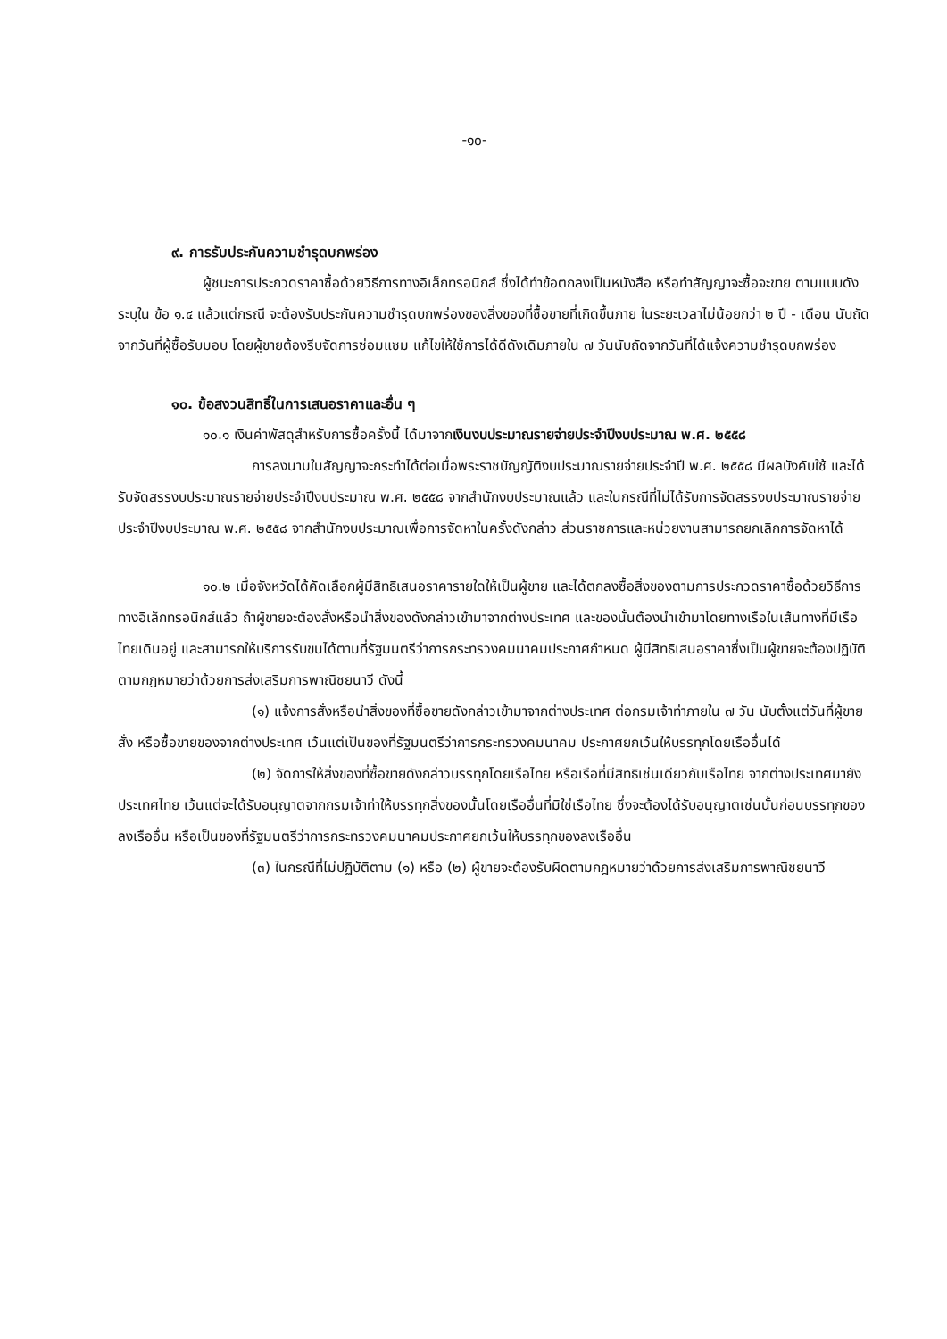-๑๐-
๙. การรับประกันความชำรุดบกพร่อง
ผู้ชนะการประกวดราคาซื้อด้วยวิธีการทางอิเล็กทรอนิกส์ ซึ่งได้ทำข้อตกลงเป็นหนังสือ หรือทำสัญญาจะซื้อจะขาย ตามแบบดังระบุใน ข้อ ๑.๔ แล้วแต่กรณี จะต้องรับประกันความชำรุดบกพร่องของสิ่งของที่ซื้อขายที่เกิดขึ้นภาย ในระยะเวลาไม่น้อยกว่า ๒ ปี - เดือน นับถัดจากวันที่ผู้ซื้อรับมอบ โดยผู้ขายต้องรีบจัดการซ่อมแซม แก้ไขให้ใช้การได้ดีดังเดิมภายใน ๗ วันนับถัดจากวันที่ได้แจ้งความชำรุดบกพร่อง
๑๐. ข้อสงวนสิทธิ์ในการเสนอราคาและอื่น ๆ
๑๐.๑ เงินค่าพัสดุสำหรับการซื้อครั้งนี้ ได้มาจากเงินงบประมาณรายจ่ายประจำปีงบประมาณ พ.ศ. ๒๕๕๘
การลงนามในสัญญาจะกระทำได้ต่อเมื่อพระราชบัญญัติงบประมาณรายจ่ายประจำปี พ.ศ. ๒๕๕๘ มีผลบังคับใช้ และได้รับจัดสรรงบประมาณรายจ่ายประจำปีงบประมาณ พ.ศ. ๒๕๕๘ จากสำนักงบประมาณแล้ว และในกรณีที่ไม่ได้รับการจัดสรรงบประมาณรายจ่ายประจำปีงบประมาณ พ.ศ. ๒๕๕๘ จากสำนักงบประมาณเพื่อการจัดหาในครั้งดังกล่าว ส่วนราชการและหน่วยงานสามารถยกเลิกการจัดหาได้
๑๐.๒ เมื่อจังหวัดได้คัดเลือกผู้มีสิทธิเสนอราคารายใดให้เป็นผู้ขาย และได้ตกลงซื้อสิ่งของตามการประกวดราคาซื้อด้วยวิธีการทางอิเล็กทรอนิกส์แล้ว ถ้าผู้ขายจะต้องสั่งหรือนำสิ่งของดังกล่าวเข้ามาจากต่างประเทศ และของนั้นต้องนำเข้ามาโดยทางเรือในเส้นทางที่มีเรือไทยเดินอยู่ และสามารถให้บริการรับขนได้ตามที่รัฐมนตรีว่าการกระทรวงคมนาคมประกาศกำหนด ผู้มีสิทธิเสนอราคาซึ่งเป็นผู้ขายจะต้องปฏิบัติตามกฎหมายว่าด้วยการส่งเสริมการพาณิชยนาวี ดังนี้
(๑) แจ้งการสั่งหรือนำสิ่งของที่ซื้อขายดังกล่าวเข้ามาจากต่างประเทศ ต่อกรมเจ้าท่าภายใน ๗ วัน นับตั้งแต่วันที่ผู้ขายสั่ง หรือซื้อขายของจากต่างประเทศ เว้นแต่เป็นของที่รัฐมนตรีว่าการกระทรวงคมนาคม ประกาศยกเว้นให้บรรทุกโดยเรืออื่นได้
(๒) จัดการให้สิ่งของที่ซื้อขายดังกล่าวบรรทุกโดยเรือไทย หรือเรือที่มีสิทธิเช่นเดียวกับเรือไทย จากต่างประเทศมายังประเทศไทย เว้นแต่จะได้รับอนุญาตจากกรมเจ้าท่าให้บรรทุกสิ่งของนั้นโดยเรืออื่นที่มิใช่เรือไทย ซึ่งจะต้องได้รับอนุญาตเช่นนั้นก่อนบรรทุกของลงเรืออื่น หรือเป็นของที่รัฐมนตรีว่าการกระทรวงคมนาคมประกาศยกเว้นให้บรรทุกของลงเรืออื่น
(๓) ในกรณีที่ไม่ปฏิบัติตาม (๑) หรือ (๒) ผู้ขายจะต้องรับผิดตามกฎหมายว่าด้วยการส่งเสริมการพาณิชยนาวี